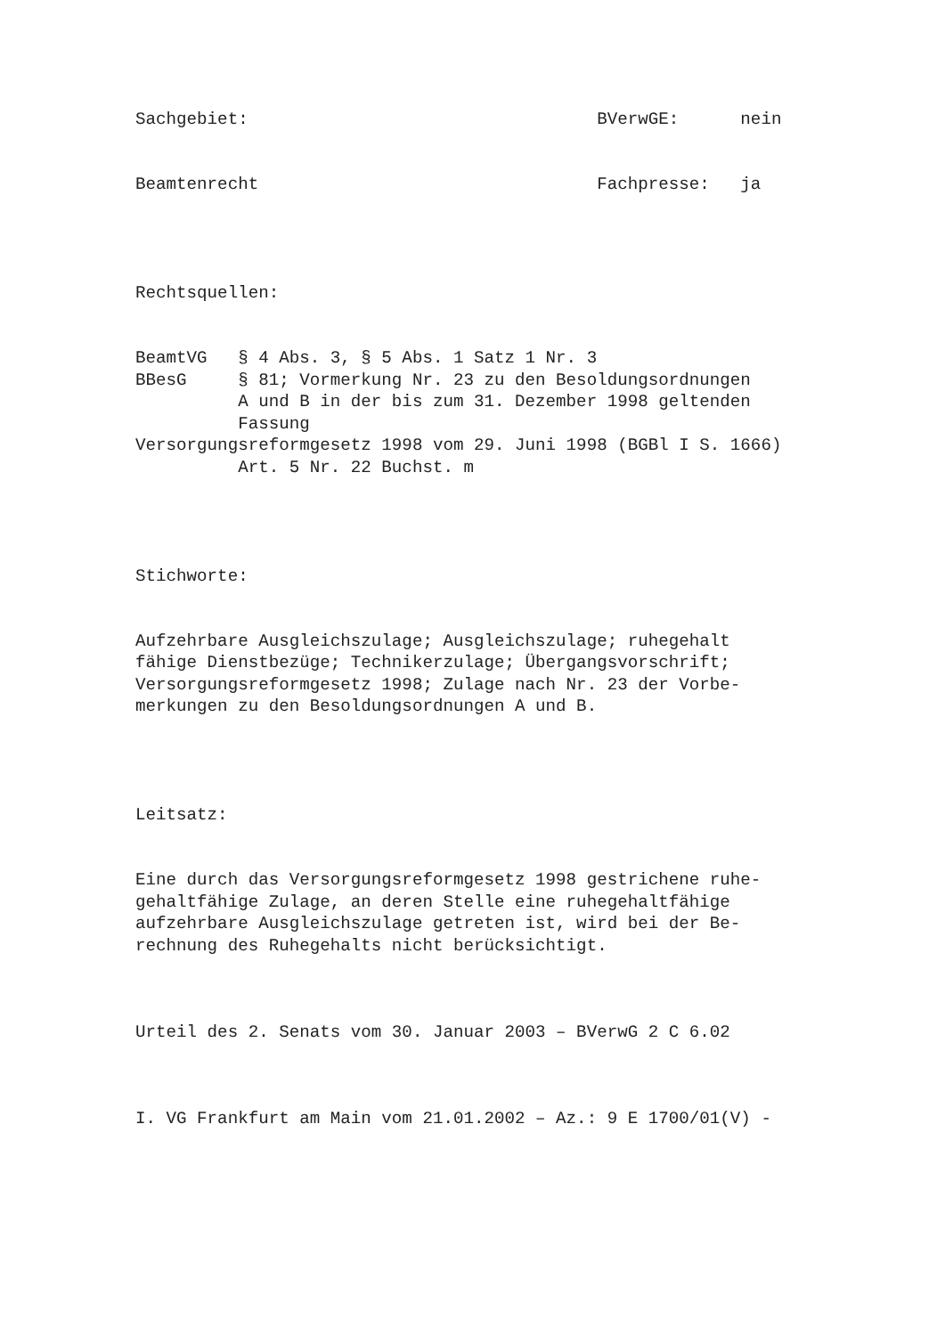Sachgebiet: BVerwGE: nein
Beamtenrecht Fachpresse: ja
Rechtsquellen:
BeamtVG § 4 Abs. 3, § 5 Abs. 1 Satz 1 Nr. 3 BBesG § 81; Vormerkung Nr. 23 zu den Besoldungsordnungen A und B in der bis zum 31. Dezember 1998 geltenden Fassung Versorgungsreformgesetz 1998 vom 29. Juni 1998 (BGBl I S. 1666) Art. 5 Nr. 22 Buchst. m
Stichworte:
Aufzehrbare Ausgleichszulage; Ausgleichszulage; ruhegehalt fähige Dienstbezüge; Technikerzulage; Übergangsvorschrift; Versorgungsreformgesetz 1998; Zulage nach Nr. 23 der Vorbe- merkungen zu den Besoldungsordnungen A und B.
Leitsatz:
Eine durch das Versorgungsreformgesetz 1998 gestrichene ruhe- gehaltfähige Zulage, an deren Stelle eine ruhegehaltfähige aufzehrbare Ausgleichszulage getreten ist, wird bei der Be- rechnung des Ruhegehalts nicht berücksichtigt.
Urteil des 2. Senats vom 30. Januar 2003 – BVerwG 2 C 6.02
I. VG Frankfurt am Main vom 21.01.2002 – Az.: 9 E 1700/01(V) -